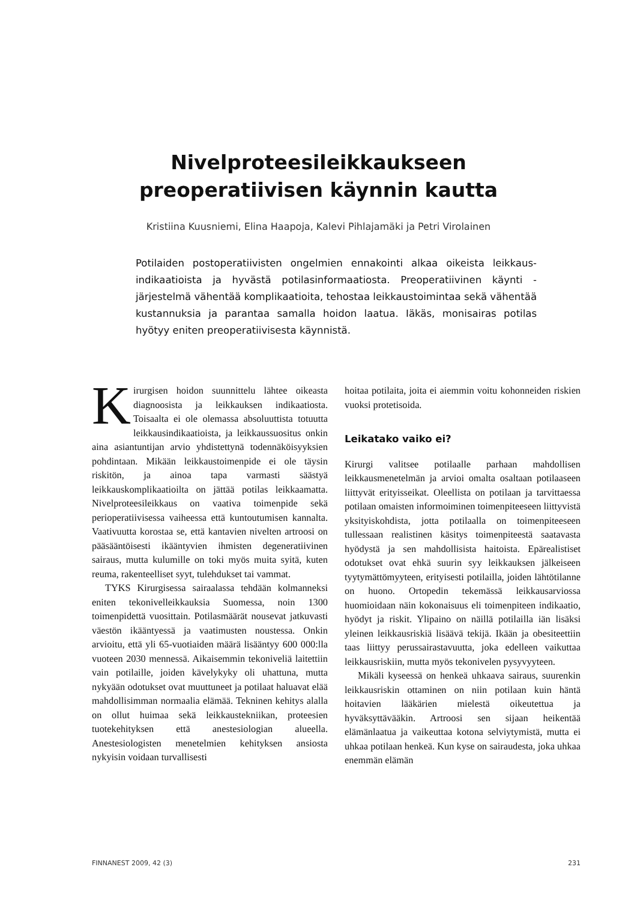Nivelproteesileikkaukseen
preoperatiivisen käynnin kautta
Kristiina Kuusniemi, Elina Haapoja, Kalevi Pihlajamäki ja Petri Virolainen
Potilaiden postoperatiivisten ongelmien ennakointi alkaa oikeista leikkaus­indikaatioista ja hyvästä potilasinformaatiosta. Preoperatiivinen käynti -järjestelmä vähentää komplikaatioita, tehostaa leikkaustoimintaa sekä vähentää kustannuksia ja parantaa samalla hoidon laatua. Iäkäs, monisairas potilas hyötyy eniten preoperatiivisesta käynnistä.
Kirurgisen hoidon suunnittelu lähtee oikeasta diagnoosista ja leikkauksen indikaatiosta. Toisaalta ei ole olemassa absoluuttista totuutta leikkausindikaatioista, ja leikkaussuositus onkin aina asiantuntijan arvio yhdistettynä todennäköisyyksien pohdintaan. Mikään leikkaustoimenpide ei ole täysin riskitön, ja ainoa tapa varmasti säästyä leikkauskomplikaatioilta on jättää potilas leikkaamatta. Nivelproteesileikkaus on vaativa toimenpide sekä perioperatiivisessa vaiheessa että kuntoutumisen kannalta. Vaativuutta korostaa se, että kantavien nivelten artroosi on pääsääntöisesti ikääntyvien ihmisten degeneratiivinen sairaus, mutta kulumille on toki myös muita syitä, kuten reuma, rakenteelliset syyt, tulehdukset tai vammat.
TYKS Kirurgisessa sairaalassa tehdään kolmanneksi eniten tekonivelleikkauksia Suomessa, noin 1300 toimenpidettä vuosittain. Potilasmäärät nousevat jatkuvasti väestön ikääntyessä ja vaatimusten noustessa. Onkin arvioitu, että yli 65-vuotiaiden määrä lisääntyy 600 000:lla vuoteen 2030 mennessä. Aikaisemmin tekoniveliä laitettiin vain potilaille, joiden kävelykyky oli uhattuna, mutta nykyään odotukset ovat muuttuneet ja potilaat haluavat elää mahdollisimman normaalia elämää. Tekninen kehitys alalla on ollut huimaa sekä leikkaustekniikan, proteesien tuotekehityksen että anestesiologian alueella. Anestesiologisten menetelmien kehityksen ansiosta nykyisin voidaan turvallisesti
hoitaa potilaita, joita ei aiemmin voitu kohonneiden riskien vuoksi protetisoida.
Leikatako vaiko ei?
Kirurgi valitsee potilaalle parhaan mahdollisen leikkausmenetelmän ja arvioi omalta osaltaan potilaaseen liittyvät erityisseikat. Oleellista on potilaan ja tarvittaessa potilaan omaisten informoiminen toimenpiteeseen liittyvistä yksityiskohdista, jotta potilaalla on toimenpiteeseen tullessaan realistinen käsitys toimenpiteestä saatavasta hyödystä ja sen mahdollisista haitoista. Epärealistiset odotukset ovat ehkä suurin syy leikkauksen jälkeiseen tyytymättömyyteen, erityisesti potilailla, joiden lähtötilanne on huono. Ortopedin tekemässä leikkausarviossa huomioidaan näin kokonaisuus eli toimenpiteen indikaatio, hyödyt ja riskit. Ylipaino on näillä potilailla iän lisäksi yleinen leikkausriskiä lisäävä tekijä. Ikään ja obesiteettiin taas liittyy perussairastavuutta, joka edelleen vaikuttaa leikkausriskiin, mutta myös tekonivelen pysyvyyteen.
Mikäli kyseessä on henkeä uhkaava sairaus, suurenkin leikkausriskin ottaminen on niin potilaan kuin häntä hoitavien lääkärien mielestä oikeutettua ja hyväksyttävääkin. Artroosi sen sijaan heikentää elämänlaatua ja vaikeuttaa kotona selviytymistä, mutta ei uhkaa potilaan henkeä. Kun kyse on sairaudesta, joka uhkaa enemmän elämän
FINNANEST 2009, 42 (3) 231